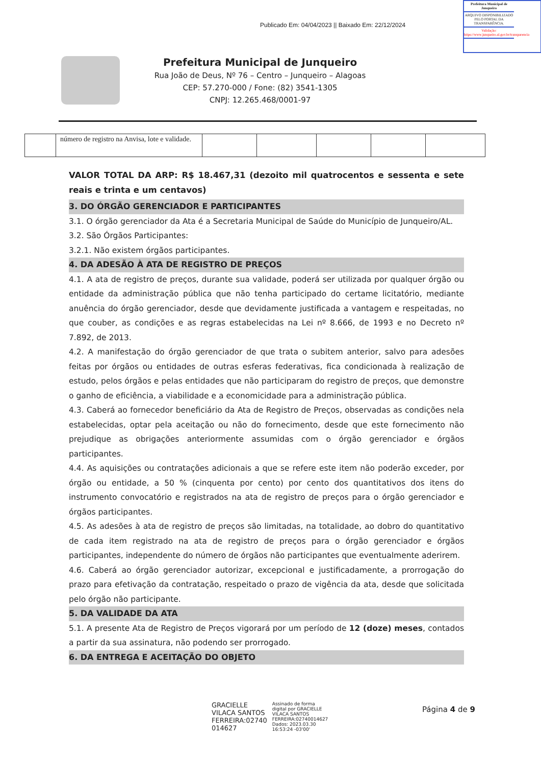Publicado Em: 04/04/2023 || Baixado Em: 22/12/2024
Prefeitura Municipal de Junqueiro
ARQUIVO DISPONIBILIZADO PELO PORTAL DA TRANSPARÊNCIA.
Validação: https://www.junqueiro.al.gov.br/transparencia
Prefeitura Municipal de Junqueiro
Rua João de Deus, Nº 76 – Centro – Junqueiro – Alagoas
CEP: 57.270-000 / Fone: (82) 3541-1305
CNPJ: 12.265.468/0001-97
| | número de registro na Anvisa, lote e validade. | | | | | |
VALOR TOTAL DA ARP: R$ 18.467,31 (dezoito mil quatrocentos e sessenta e sete reais e trinta e um centavos)
3. DO ÓRGÃO GERENCIADOR E PARTICIPANTES
3.1. O órgão gerenciador da Ata é a Secretaria Municipal de Saúde do Município de Junqueiro/AL.
3.2. São Órgãos Participantes:
3.2.1. Não existem órgãos participantes.
4. DA ADESÃO À ATA DE REGISTRO DE PREÇOS
4.1. A ata de registro de preços, durante sua validade, poderá ser utilizada por qualquer órgão ou entidade da administração pública que não tenha participado do certame licitatório, mediante anuência do órgão gerenciador, desde que devidamente justificada a vantagem e respeitadas, no que couber, as condições e as regras estabelecidas na Lei nº 8.666, de 1993 e no Decreto nº 7.892, de 2013.
4.2. A manifestação do órgão gerenciador de que trata o subitem anterior, salvo para adesões feitas por órgãos ou entidades de outras esferas federativas, fica condicionada à realização de estudo, pelos órgãos e pelas entidades que não participaram do registro de preços, que demonstre o ganho de eficiência, a viabilidade e a economicidade para a administração pública.
4.3. Caberá ao fornecedor beneficiário da Ata de Registro de Preços, observadas as condições nela estabelecidas, optar pela aceitação ou não do fornecimento, desde que este fornecimento não prejudique as obrigações anteriormente assumidas com o órgão gerenciador e órgãos participantes.
4.4. As aquisições ou contratações adicionais a que se refere este item não poderão exceder, por órgão ou entidade, a 50 % (cinquenta por cento) por cento dos quantitativos dos itens do instrumento convocatório e registrados na ata de registro de preços para o órgão gerenciador e órgãos participantes.
4.5. As adesões à ata de registro de preços são limitadas, na totalidade, ao dobro do quantitativo de cada item registrado na ata de registro de preços para o órgão gerenciador e órgãos participantes, independente do número de órgãos não participantes que eventualmente aderirem.
4.6. Caberá ao órgão gerenciador autorizar, excepcional e justificadamente, a prorrogação do prazo para efetivação da contratação, respeitado o prazo de vigência da ata, desde que solicitada pelo órgão não participante.
5. DA VALIDADE DA ATA
5.1. A presente Ata de Registro de Preços vigorará por um período de 12 (doze) meses, contados a partir da sua assinatura, não podendo ser prorrogado.
6. DA ENTREGA E ACEITAÇÃO DO OBJETO
GRACIELLE
VILACA SANTOS
FERREIRA:02740
014627
Assinado de forma
digital por GRACIELLE
VILACA SANTOS
FERREIRA:02740014627
Dados: 2023.03.30
16:53:24 -03'00'
Página 4 de 9